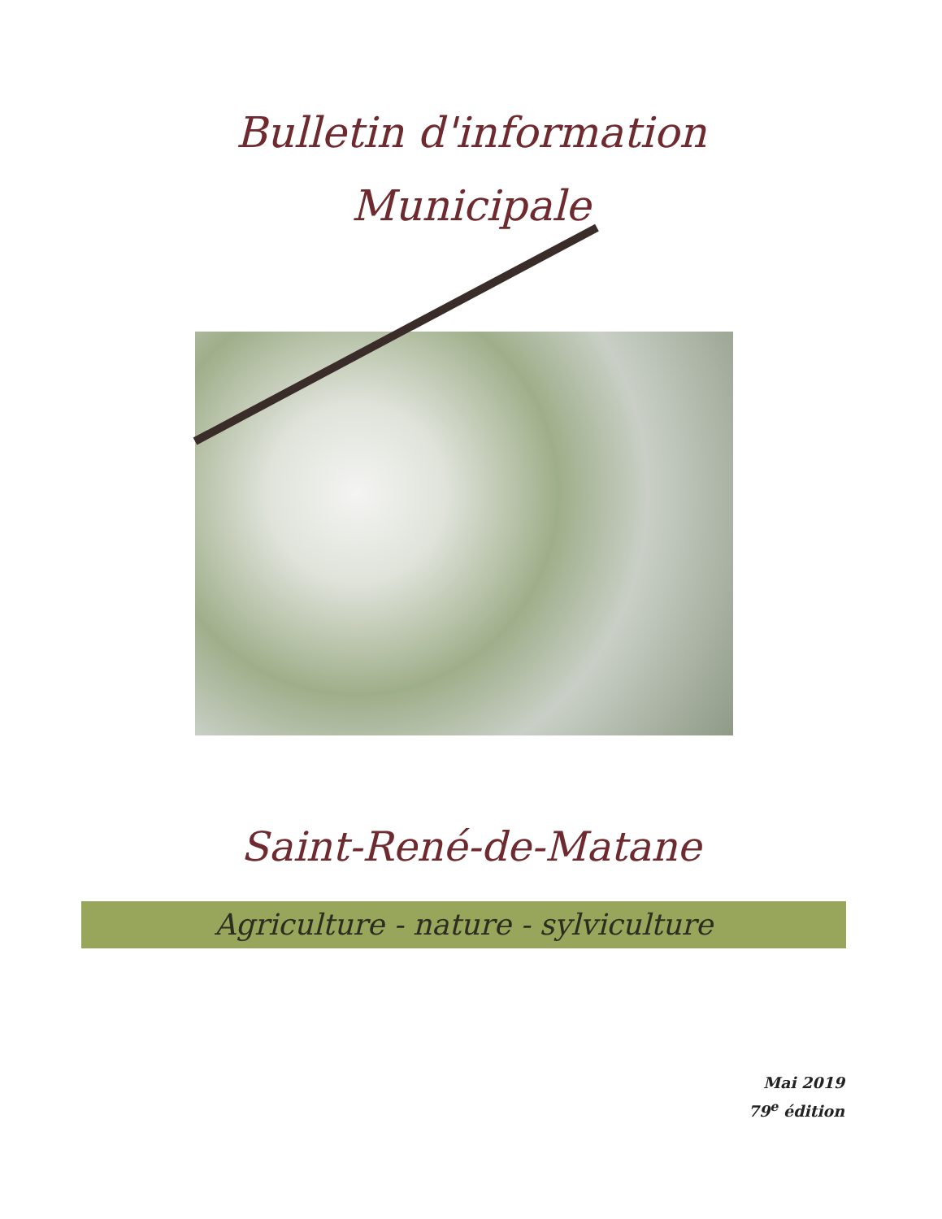Bulletin d'information
Municipale
Saint-René-de-Matane
Agriculture - nature - sylviculture
Mai 2019
79<sup>e</sup> édition